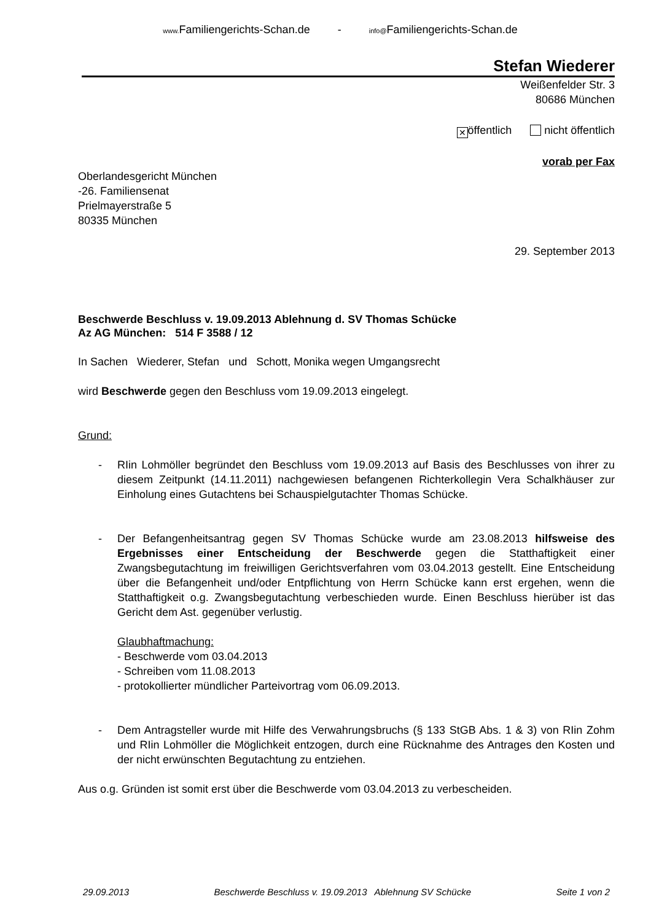www. Familiengerichts-Schan.de - info@Familiengerichts-Schan.de
Stefan Wiederer
Weißenfelder Str. 3
80686 München
✕ öffentlich nicht öffentlich
vorab per Fax
Oberlandesgericht München
-26. Familiensenat
Prielmayerstraße 5
80335 München
29. September 2013
Beschwerde Beschluss v. 19.09.2013 Ablehnung d. SV Thomas Schücke
Az AG München: 514 F 3588 / 12
In Sachen Wiederer, Stefan und Schott, Monika wegen Umgangsrecht
wird Beschwerde gegen den Beschluss vom 19.09.2013 eingelegt.
Grund:
- RIin Lohmöller begründet den Beschluss vom 19.09.2013 auf Basis des Beschlusses von ihrer zu diesem Zeitpunkt (14.11.2011) nachgewiesen befangenen Richterkollegin Vera Schalkhäuser zur Einholung eines Gutachtens bei Schauspielgutachter Thomas Schücke.
- Der Befangenheitsantrag gegen SV Thomas Schücke wurde am 23.08.2013 hilfsweise des Ergebnisses einer Entscheidung der Beschwerde gegen die Statthaftigkeit einer Zwangsbegutachtung im freiwilligen Gerichtsverfahren vom 03.04.2013 gestellt. Eine Entscheidung über die Befangenheit und/oder Entpflichtung von Herrn Schücke kann erst ergehen, wenn die Statthaftigkeit o.g. Zwangsbegutachtung verbeschieden wurde. Einen Beschluss hierüber ist das Gericht dem Ast. gegenüber verlustig.
Glaubhaftmachung:
- Beschwerde vom 03.04.2013
- Schreiben vom 11.08.2013
- protokollierter mündlicher Parteivortrag vom 06.09.2013.
- Dem Antragsteller wurde mit Hilfe des Verwahrungsbruchs (§ 133 StGB Abs. 1 & 3) von RIin Zohm und RIin Lohmöller die Möglichkeit entzogen, durch eine Rücknahme des Antrages den Kosten und der nicht erwünschten Begutachtung zu entziehen.
Aus o.g. Gründen ist somit erst über die Beschwerde vom 03.04.2013 zu verbescheiden.
29.09.2013 Beschwerde Beschluss v. 19.09.2013 Ablehnung SV Schücke Seite 1 von 2